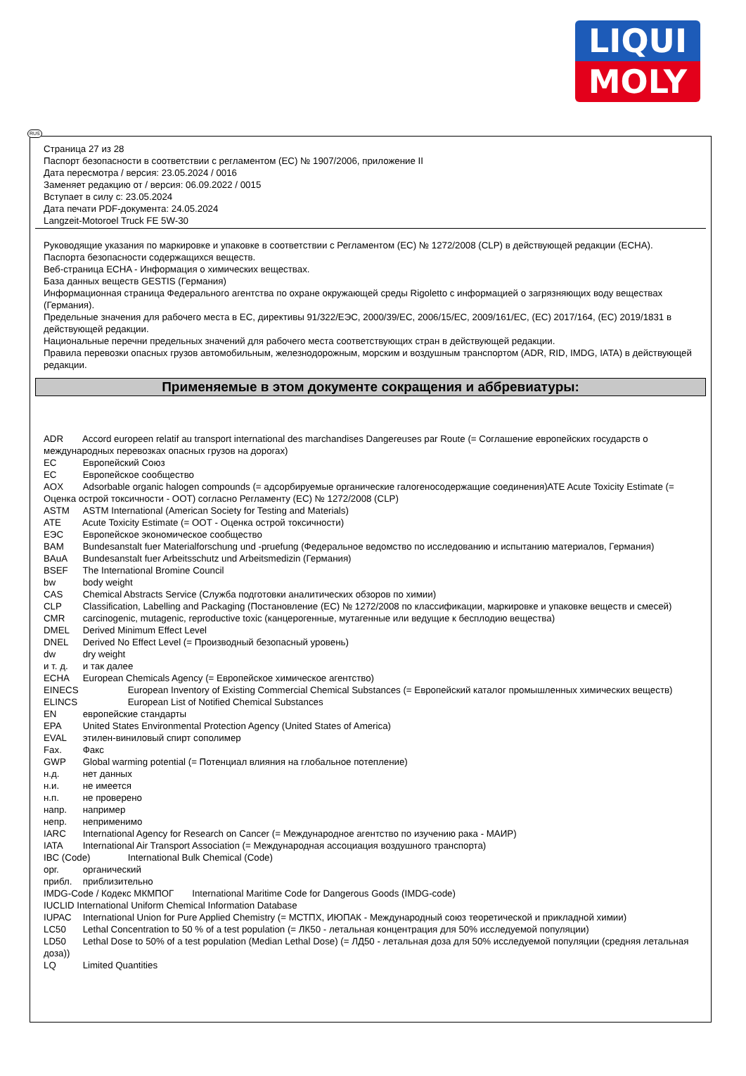LIQUI
MOLY
RUS
Страница 27 из 28
Паспорт безопасности в соответствии с регламентом (ЕС) № 1907/2006, приложение II
Дата пересмотра / версия: 23.05.2024 / 0016
Заменяет редакцию от / версия: 06.09.2022 / 0015
Вступает в силу с: 23.05.2024
Дата печати PDF-документа: 24.05.2024
Langzeit-Motoroel Truck FE 5W-30
Руководящие указания по маркировке и упаковке в соответствии с Регламентом (ЕС) № 1272/2008 (CLP) в действующей редакции (ECHA).
Паспорта безопасности содержащихся веществ.
Веб-страница ECHA - Информация о химических веществах.
База данных веществ GESTIS (Германия)
Информационная страница Федерального агентства по охране окружающей среды Rigoletto с информацией о загрязняющих воду веществах (Германия).
Предельные значения для рабочего места в ЕС, директивы 91/322/ЕЭС, 2000/39/ЕС, 2006/15/ЕС, 2009/161/ЕС, (ЕС) 2017/164, (ЕС) 2019/1831 в действующей редакции.
Национальные перечни предельных значений для рабочего места соответствующих стран в действующей редакции.
Правила перевозки опасных грузов автомобильным, железнодорожным, морским и воздушным транспортом (ADR, RID, IMDG, IATA) в действующей редакции.
Применяемые в этом документе сокращения и аббревиатуры:
ADR Accord europeen relatif au transport international des marchandises Dangereuses par Route (= Соглашение европейских государств о международных перевозках опасных грузов на дорогах)
EC Европейский Союз
EC Европейское сообщество
AOX Adsorbable organic halogen compounds (= адсорбируемые органические галогеносодержащие соединения)ATE Acute Toxicity Estimate (= Оценка острой токсичности - ООТ) согласно Регламенту (ЕС) № 1272/2008 (CLP)
ASTM ASTM International (American Society for Testing and Materials)
ATE Acute Toxicity Estimate (= ООТ - Оценка острой токсичности)
ЕЭС Европейское экономическое сообщество
BAM Bundesanstalt fuer Materialforschung und -pruefung (Федеральное ведомство по исследованию и испытанию материалов, Германия)
BAuA Bundesanstalt fuer Arbeitsschutz und Arbeitsmedizin (Германия)
BSEF The International Bromine Council
bw body weight
CAS Chemical Abstracts Service (Служба подготовки аналитических обзоров по химии)
CLP Classification, Labelling and Packaging (Постановление (ЕС) № 1272/2008 по классификации, маркировке и упаковке веществ и смесей)
CMR carcinogenic, mutagenic, reproductive toxic (канцерогенные, мутагенные или ведущие к бесплодию вещества)
DMEL Derived Minimum Effect Level
DNEL Derived No Effect Level (= Производный безопасный уровень)
dw dry weight
и т. д. и так далее
ECHA European Chemicals Agency (= Европейское химическое агентство)
EINECS European Inventory of Existing Commercial Chemical Substances (= Европейский каталог промышленных химических веществ)
ELINCS European List of Notified Chemical Substances
EN европейские стандарты
EPA United States Environmental Protection Agency (United States of America)
EVAL этилен-виниловый спирт сополимер
Fax. Факс
GWP Global warming potential (= Потенциал влияния на глобальное потепление)
н.д. нет данных
н.и. не имеется
н.п. не проверено
напр. например
непр. неприменимо
IARC International Agency for Research on Cancer (= Международное агентство по изучению рака - МАИР)
IATA International Air Transport Association (= Международная ассоциация воздушного транспорта)
IBC (Code) International Bulk Chemical (Code)
орг. органический
прибл. приблизительно
IMDG-Code / Кодекс МКМПОГ International Maritime Code for Dangerous Goods (IMDG-code)
IUCLID International Uniform Chemical Information Database
IUPAC International Union for Pure Applied Chemistry (= МСТПХ, ИЮПАК - Международный союз теоретической и прикладной химии)
LC50 Lethal Concentration to 50 % of a test population (= ЛК50 - летальная концентрация для 50% исследуемой популяции)
LD50 Lethal Dose to 50% of a test population (Median Lethal Dose) (= ЛД50 - летальная доза для 50% исследуемой популяции (средняя летальная доза))
LQ Limited Quantities